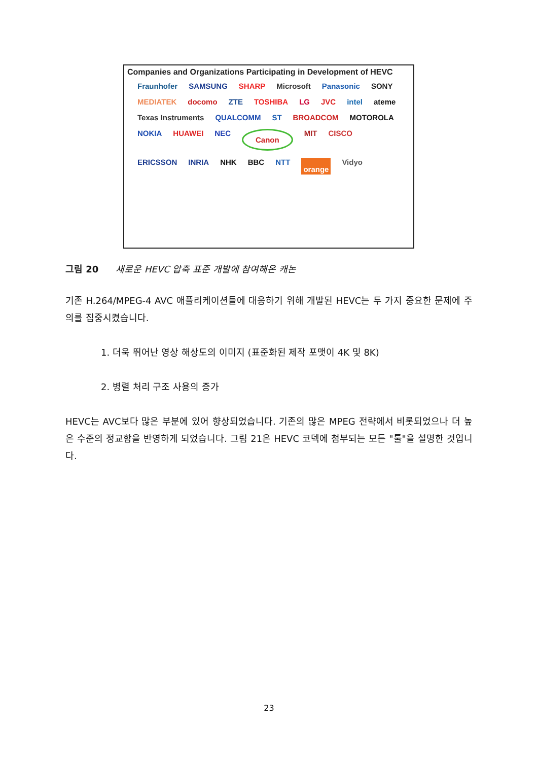Companies and Organizations Participating in Development of HEVC
Fraunhofer SAMSUNG SHARP Microsoft Panasonic SONY MEDIATEK docomo ZTE TOSHIBA LG JVC intel ateme Texas Instruments QUALCOMM ST BROADCOM MOTOROLA NOKIA HUAWEI NEC Canon MIT CISCO ERICSSON INRIA NHK BBC NTT orange Vidyo
그림 20 새로운 HEVC 압축 표준 개발에 참여해온 캐논
기존 H.264/MPEG-4 AVC 애플리케이션들에 대응하기 위해 개발된 HEVC는 두 가지 중요한 문제에 주의를 집중시켰습니다.
1. 더욱 뛰어난 영상 해상도의 이미지 (표준화된 제작 포맷이 4K 및 8K)
2. 병렬 처리 구조 사용의 증가
HEVC는 AVC보다 많은 부분에 있어 향상되었습니다. 기존의 많은 MPEG 전략에서 비롯되었으나 더 높은 수준의 정교함을 반영하게 되었습니다. 그림 21은 HEVC 코덱에 첨부되는 모든 "툴"을 설명한 것입니다.
23